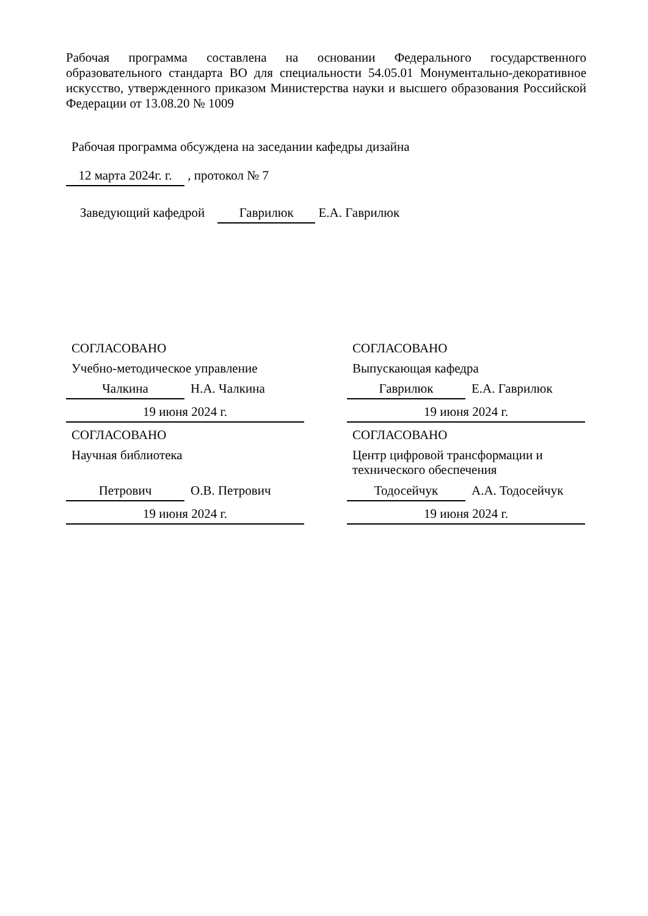Рабочая программа составлена на основании Федерального государственного образовательного стандарта ВО для специальности 54.05.01 Монументально-декоративное искусство, утвержденного приказом Министерства науки и высшего образования Российской Федерации от 13.08.20 № 1009
Рабочая программа обсуждена на заседании кафедры дизайна
12 марта 2024г. г. , протокол № 7
Заведующий кафедрой Гаврилюк Е.А. Гаврилюк
СОГЛАСОВАНО
Учебно-методическое управление
Чалкина Н.А. Чалкина
19 июня 2024 г.
СОГЛАСОВАНО
Научная библиотека
Петрович О.В. Петрович
19 июня 2024 г.
СОГЛАСОВАНО
Выпускающая кафедра
Гаврилюк Е.А. Гаврилюк
19 июня 2024 г.
СОГЛАСОВАНО
Центр цифровой трансформации и технического обеспечения
Тодосейчук А.А. Тодосейчук
19 июня 2024 г.